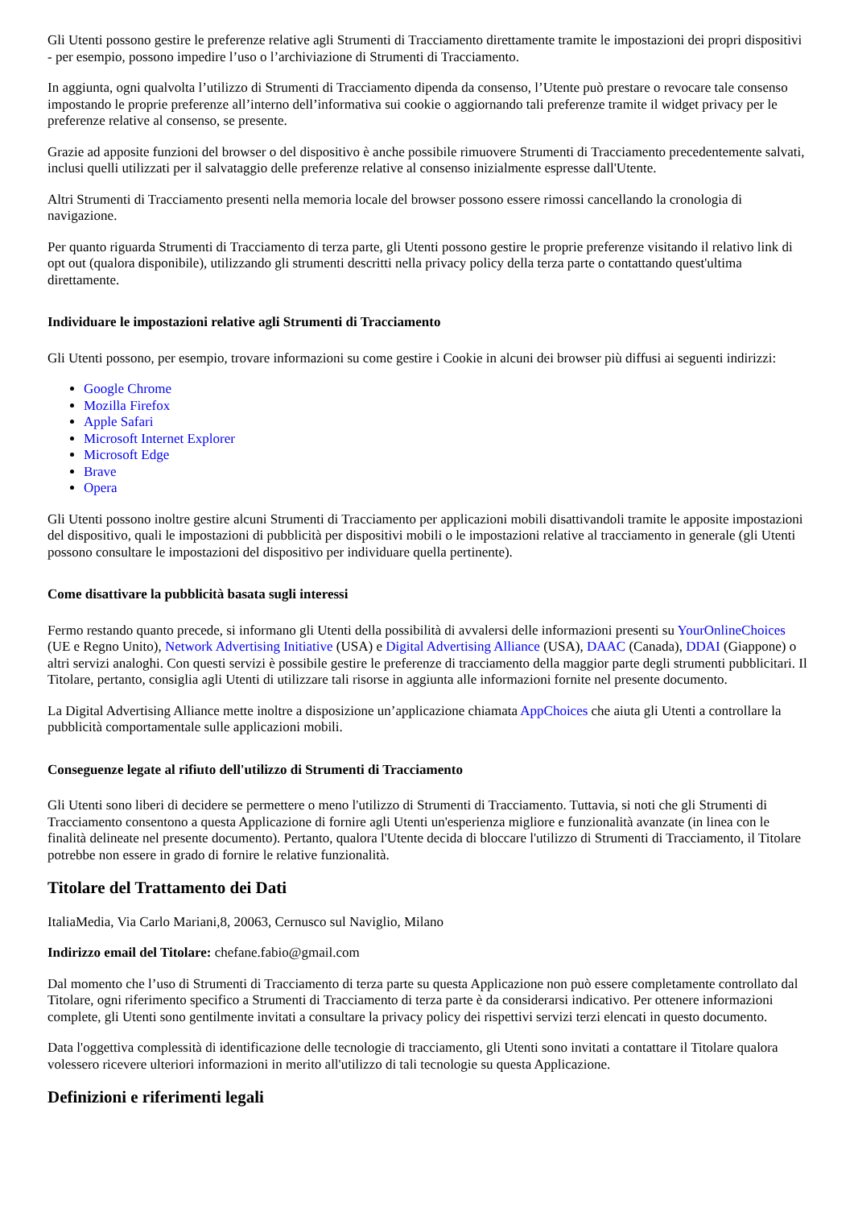Gli Utenti possono gestire le preferenze relative agli Strumenti di Tracciamento direttamente tramite le impostazioni dei propri dispositivi - per esempio, possono impedire l’uso o l’archiviazione di Strumenti di Tracciamento.
In aggiunta, ogni qualvolta l’utilizzo di Strumenti di Tracciamento dipenda da consenso, l’Utente può prestare o revocare tale consenso impostando le proprie preferenze all’interno dell’informativa sui cookie o aggiornando tali preferenze tramite il widget privacy per le preferenze relative al consenso, se presente.
Grazie ad apposite funzioni del browser o del dispositivo è anche possibile rimuovere Strumenti di Tracciamento precedentemente salvati, inclusi quelli utilizzati per il salvataggio delle preferenze relative al consenso inizialmente espresse dall'Utente.
Altri Strumenti di Tracciamento presenti nella memoria locale del browser possono essere rimossi cancellando la cronologia di navigazione.
Per quanto riguarda Strumenti di Tracciamento di terza parte, gli Utenti possono gestire le proprie preferenze visitando il relativo link di opt out (qualora disponibile), utilizzando gli strumenti descritti nella privacy policy della terza parte o contattando quest'ultima direttamente.
Individuare le impostazioni relative agli Strumenti di Tracciamento
Gli Utenti possono, per esempio, trovare informazioni su come gestire i Cookie in alcuni dei browser più diffusi ai seguenti indirizzi:
Google Chrome
Mozilla Firefox
Apple Safari
Microsoft Internet Explorer
Microsoft Edge
Brave
Opera
Gli Utenti possono inoltre gestire alcuni Strumenti di Tracciamento per applicazioni mobili disattivandoli tramite le apposite impostazioni del dispositivo, quali le impostazioni di pubblicità per dispositivi mobili o le impostazioni relative al tracciamento in generale (gli Utenti possono consultare le impostazioni del dispositivo per individuare quella pertinente).
Come disattivare la pubblicità basata sugli interessi
Fermo restando quanto precede, si informano gli Utenti della possibilità di avvalersi delle informazioni presenti su YourOnlineChoices (UE e Regno Unito), Network Advertising Initiative (USA) e Digital Advertising Alliance (USA), DAAC (Canada), DDAI (Giappone) o altri servizi analoghi. Con questi servizi è possibile gestire le preferenze di tracciamento della maggior parte degli strumenti pubblicitari. Il Titolare, pertanto, consiglia agli Utenti di utilizzare tali risorse in aggiunta alle informazioni fornite nel presente documento.
La Digital Advertising Alliance mette inoltre a disposizione un’applicazione chiamata AppChoices che aiuta gli Utenti a controllare la pubblicità comportamentale sulle applicazioni mobili.
Conseguenze legate al rifiuto dell'utilizzo di Strumenti di Tracciamento
Gli Utenti sono liberi di decidere se permettere o meno l'utilizzo di Strumenti di Tracciamento. Tuttavia, si noti che gli Strumenti di Tracciamento consentono a questa Applicazione di fornire agli Utenti un'esperienza migliore e funzionalità avanzate (in linea con le finalità delineate nel presente documento). Pertanto, qualora l'Utente decida di bloccare l'utilizzo di Strumenti di Tracciamento, il Titolare potrebbe non essere in grado di fornire le relative funzionalità.
Titolare del Trattamento dei Dati
ItaliaMedia, Via Carlo Mariani,8, 20063, Cernusco sul Naviglio, Milano
Indirizzo email del Titolare: chefane.fabio@gmail.com
Dal momento che l’uso di Strumenti di Tracciamento di terza parte su questa Applicazione non può essere completamente controllato dal Titolare, ogni riferimento specifico a Strumenti di Tracciamento di terza parte è da considerarsi indicativo. Per ottenere informazioni complete, gli Utenti sono gentilmente invitati a consultare la privacy policy dei rispettivi servizi terzi elencati in questo documento.
Data l'oggettiva complessità di identificazione delle tecnologie di tracciamento, gli Utenti sono invitati a contattare il Titolare qualora volessero ricevere ulteriori informazioni in merito all'utilizzo di tali tecnologie su questa Applicazione.
Definizioni e riferimenti legali